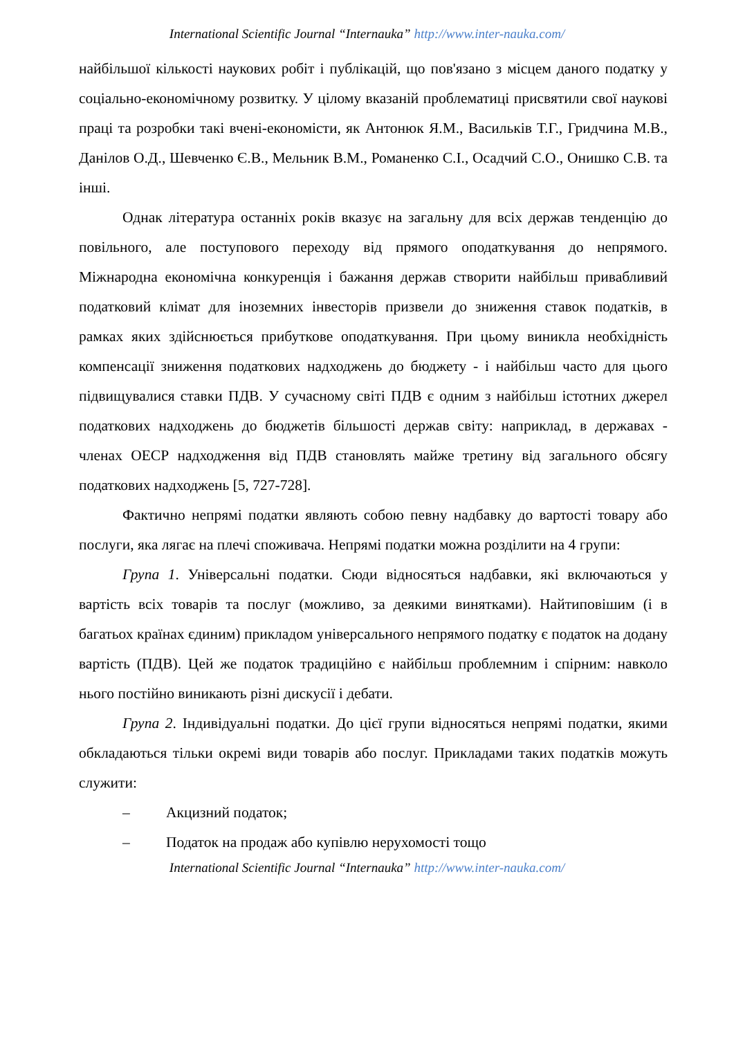International Scientific Journal “Internauka” http://www.inter-nauka.com/
найбільшої кількості наукових робіт і публікацій, що пов'язано з місцем даного податку у соціально-економічному розвитку. У цілому вказаній проблематиці присвятили свої наукові праці та розробки такі вчені-економісти, як Антонюк Я.М., Васильків Т.Г., Гридчина М.В., Данілов О.Д., Шевченко Є.В., Мельник В.М., Романенко С.І., Осадчий С.О., Онишко С.В. та інші.
Однак література останніх років вказує на загальну для всіх держав тенденцію до повільного, але поступового переходу від прямого оподаткування до непрямого. Міжнародна економічна конкуренція і бажання держав створити найбільш привабливий податковий клімат для іноземних інвесторів призвели до зниження ставок податків, в рамках яких здійснюється прибуткове оподаткування. При цьому виникла необхідність компенсації зниження податкових надходжень до бюджету - і найбільш часто для цього підвищувалися ставки ПДВ. У сучасному світі ПДВ є одним з найбільш істотних джерел податкових надходжень до бюджетів більшості держав світу: наприклад, в державах - членах ОЕСР надходження від ПДВ становлять майже третину від загального обсягу податкових надходжень [5, 727-728].
Фактично непрямі податки являють собою певну надбавку до вартості товару або послуги, яка лягає на плечі споживача. Непрямі податки можна розділити на 4 групи:
Група 1. Універсальні податки. Сюди відносяться надбавки, які включаються у вартість всіх товарів та послуг (можливо, за деякими винятками). Найтиповішим (і в багатьох країнах єдиним) прикладом універсального непрямого податку є податок на додану вартість (ПДВ). Цей же податок традиційно є найбільш проблемним і спірним: навколо нього постійно виникають різні дискусії і дебати.
Група 2. Індивідуальні податки. До цієї групи відносяться непрямі податки, якими обкладаються тільки окремі види товарів або послуг. Прикладами таких податків можуть служити:
– Акцизний податок;
– Податок на продаж або купівлю нерухомості тощо
International Scientific Journal “Internauka” http://www.inter-nauka.com/